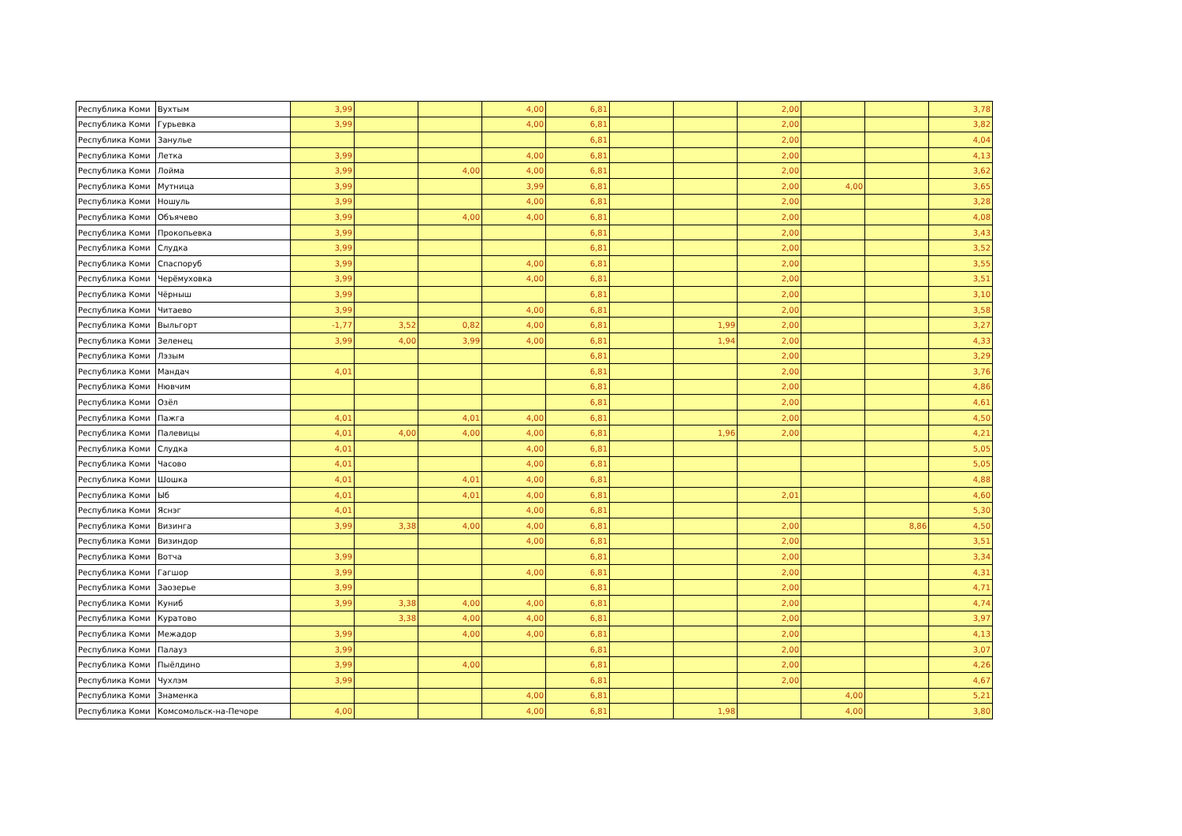| Республика Коми | Вухтым | 3,99 | | | 4,00 | 6,81 | | | 2,00 | | | 3,78 |
| Республика Коми | Гурьевка | 3,99 | | | 4,00 | 6,81 | | | 2,00 | | | 3,82 |
| Республика Коми | Занулье | | | | | 6,81 | | | 2,00 | | | 4,04 |
| Республика Коми | Летка | 3,99 | | | 4,00 | 6,81 | | | 2,00 | | | 4,13 |
| Республика Коми | Лойма | 3,99 | | 4,00 | 4,00 | 6,81 | | | 2,00 | | | 3,62 |
| Республика Коми | Мутница | 3,99 | | | 3,99 | 6,81 | | | 2,00 | 4,00 | | 3,65 |
| Республика Коми | Ношуль | 3,99 | | | 4,00 | 6,81 | | | 2,00 | | | 3,28 |
| Республика Коми | Объячево | 3,99 | | 4,00 | 4,00 | 6,81 | | | 2,00 | | | 4,08 |
| Республика Коми | Прокопьевка | 3,99 | | | | 6,81 | | | 2,00 | | | 3,43 |
| Республика Коми | Слудка | 3,99 | | | | 6,81 | | | 2,00 | | | 3,52 |
| Республика Коми | Спаспоруб | 3,99 | | | 4,00 | 6,81 | | | 2,00 | | | 3,55 |
| Республика Коми | Черёмуховка | 3,99 | | | 4,00 | 6,81 | | | 2,00 | | | 3,51 |
| Республика Коми | Чёрныш | 3,99 | | | | 6,81 | | | 2,00 | | | 3,10 |
| Республика Коми | Читаево | 3,99 | | | 4,00 | 6,81 | | | 2,00 | | | 3,58 |
| Республика Коми | Выльгорт | -1,77 | 3,52 | 0,82 | 4,00 | 6,81 | | 1,99 | 2,00 | | | 3,27 |
| Республика Коми | Зеленец | 3,99 | 4,00 | 3,99 | 4,00 | 6,81 | | 1,94 | 2,00 | | | 4,33 |
| Республика Коми | Лэзым | | | | | 6,81 | | | 2,00 | | | 3,29 |
| Республика Коми | Мандач | 4,01 | | | | 6,81 | | | 2,00 | | | 3,76 |
| Республика Коми | Нювчим | | | | | 6,81 | | | 2,00 | | | 4,86 |
| Республика Коми | Озёл | | | | | 6,81 | | | 2,00 | | | 4,61 |
| Республика Коми | Пажга | 4,01 | | 4,01 | 4,00 | 6,81 | | | 2,00 | | | 4,50 |
| Республика Коми | Палевицы | 4,01 | 4,00 | 4,00 | 4,00 | 6,81 | | 1,96 | 2,00 | | | 4,21 |
| Республика Коми | Слудка | 4,01 | | | 4,00 | 6,81 | | | | | | 5,05 |
| Республика Коми | Часово | 4,01 | | | 4,00 | 6,81 | | | | | | 5,05 |
| Республика Коми | Шошка | 4,01 | | 4,01 | 4,00 | 6,81 | | | | | | 4,88 |
| Республика Коми | Ыб | 4,01 | | 4,01 | 4,00 | 6,81 | | | 2,01 | | | 4,60 |
| Республика Коми | Яснэг | 4,01 | | | 4,00 | 6,81 | | | | | | 5,30 |
| Республика Коми | Визинга | 3,99 | 3,38 | 4,00 | 4,00 | 6,81 | | | 2,00 | | 8,86 | 4,50 |
| Республика Коми | Визиндор | | | | 4,00 | 6,81 | | | 2,00 | | | 3,51 |
| Республика Коми | Вотча | 3,99 | | | | 6,81 | | | 2,00 | | | 3,34 |
| Республика Коми | Гагшор | 3,99 | | | 4,00 | 6,81 | | | 2,00 | | | 4,31 |
| Республика Коми | Заозерье | 3,99 | | | | 6,81 | | | 2,00 | | | 4,71 |
| Республика Коми | Куниб | 3,99 | 3,38 | 4,00 | 4,00 | 6,81 | | | 2,00 | | | 4,74 |
| Республика Коми | Куратово | | 3,38 | 4,00 | 4,00 | 6,81 | | | 2,00 | | | 3,97 |
| Республика Коми | Межадор | 3,99 | | 4,00 | 4,00 | 6,81 | | | 2,00 | | | 4,13 |
| Республика Коми | Палауз | 3,99 | | | | 6,81 | | | 2,00 | | | 3,07 |
| Республика Коми | Пыёлдино | 3,99 | | 4,00 | | 6,81 | | | 2,00 | | | 4,26 |
| Республика Коми | Чухлэм | 3,99 | | | | 6,81 | | | 2,00 | | | 4,67 |
| Республика Коми | Знаменка | | | | 4,00 | 6,81 | | | | 4,00 | | 5,21 |
| Республика Коми | Комсомольск-на-Печоре | 4,00 | | | 4,00 | 6,81 | | 1,98 | | 4,00 | | 3,80 |